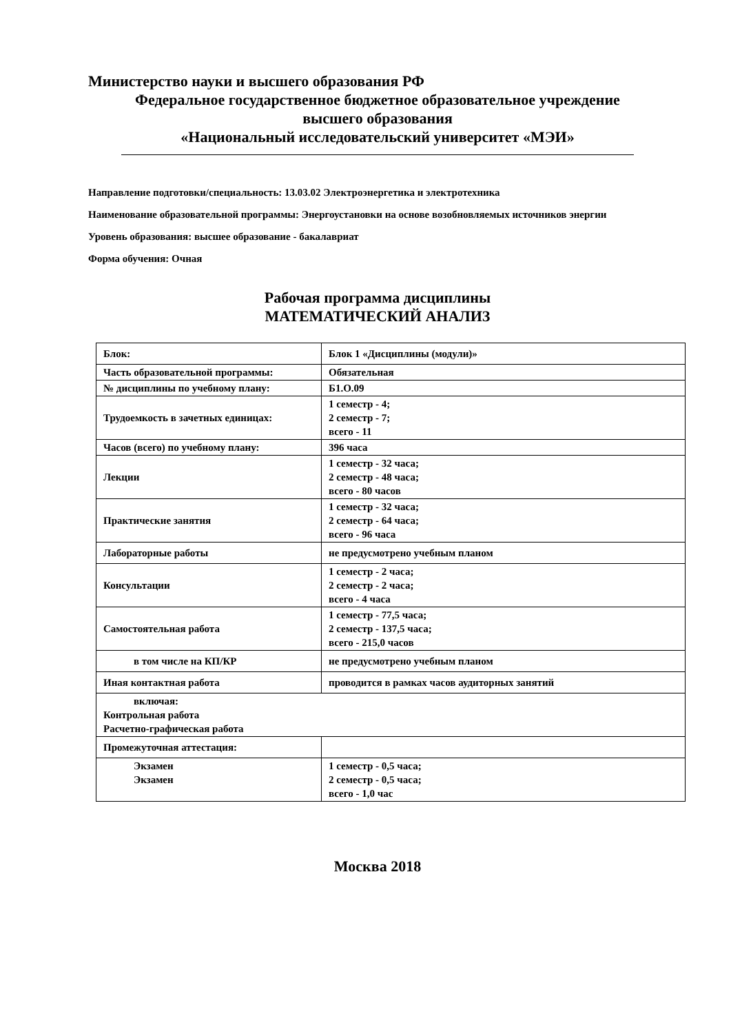Министерство науки и высшего образования РФ
Федеральное государственное бюджетное образовательное учреждение
высшего образования
«Национальный исследовательский университет «МЭИ»
Направление подготовки/специальность: 13.03.02 Электроэнергетика и электротехника
Наименование образовательной программы: Энергоустановки на основе возобновляемых источников энергии
Уровень образования: высшее образование - бакалавриат
Форма обучения: Очная
Рабочая программа дисциплины
МАТЕМАТИЧЕСКИЙ АНАЛИЗ
| Блок: | Блок 1 «Дисциплины (модули)» |
| Часть образовательной программы: | Обязательная |
| № дисциплины по учебному плану: | Б1.О.09 |
| Трудоемкость в зачетных единицах: | 1 семестр - 4; 2 семестр - 7; всего - 11 |
| Часов (всего) по учебному плану: | 396 часа |
| Лекции | 1 семестр - 32 часа; 2 семестр - 48 часа; всего - 80 часов |
| Практические занятия | 1 семестр - 32 часа; 2 семестр - 64 часа; всего - 96 часа |
| Лабораторные работы | не предусмотрено учебным планом |
| Консультации | 1 семестр - 2 часа; 2 семестр - 2 часа; всего - 4 часа |
| Самостоятельная работа | 1 семестр - 77,5 часа; 2 семестр - 137,5 часа; всего - 215,0 часов |
| в том числе на КП/КР | не предусмотрено учебным планом |
| Иная контактная работа | проводится в рамках часов аудиторных занятий |
| включая: Контрольная работа Расчетно-графическая работа | |
| Промежуточная аттестация: | |
| Экзамен Экзамен | 1 семестр - 0,5 часа; 2 семестр - 0,5 часа; всего - 1,0 час |
Москва 2018